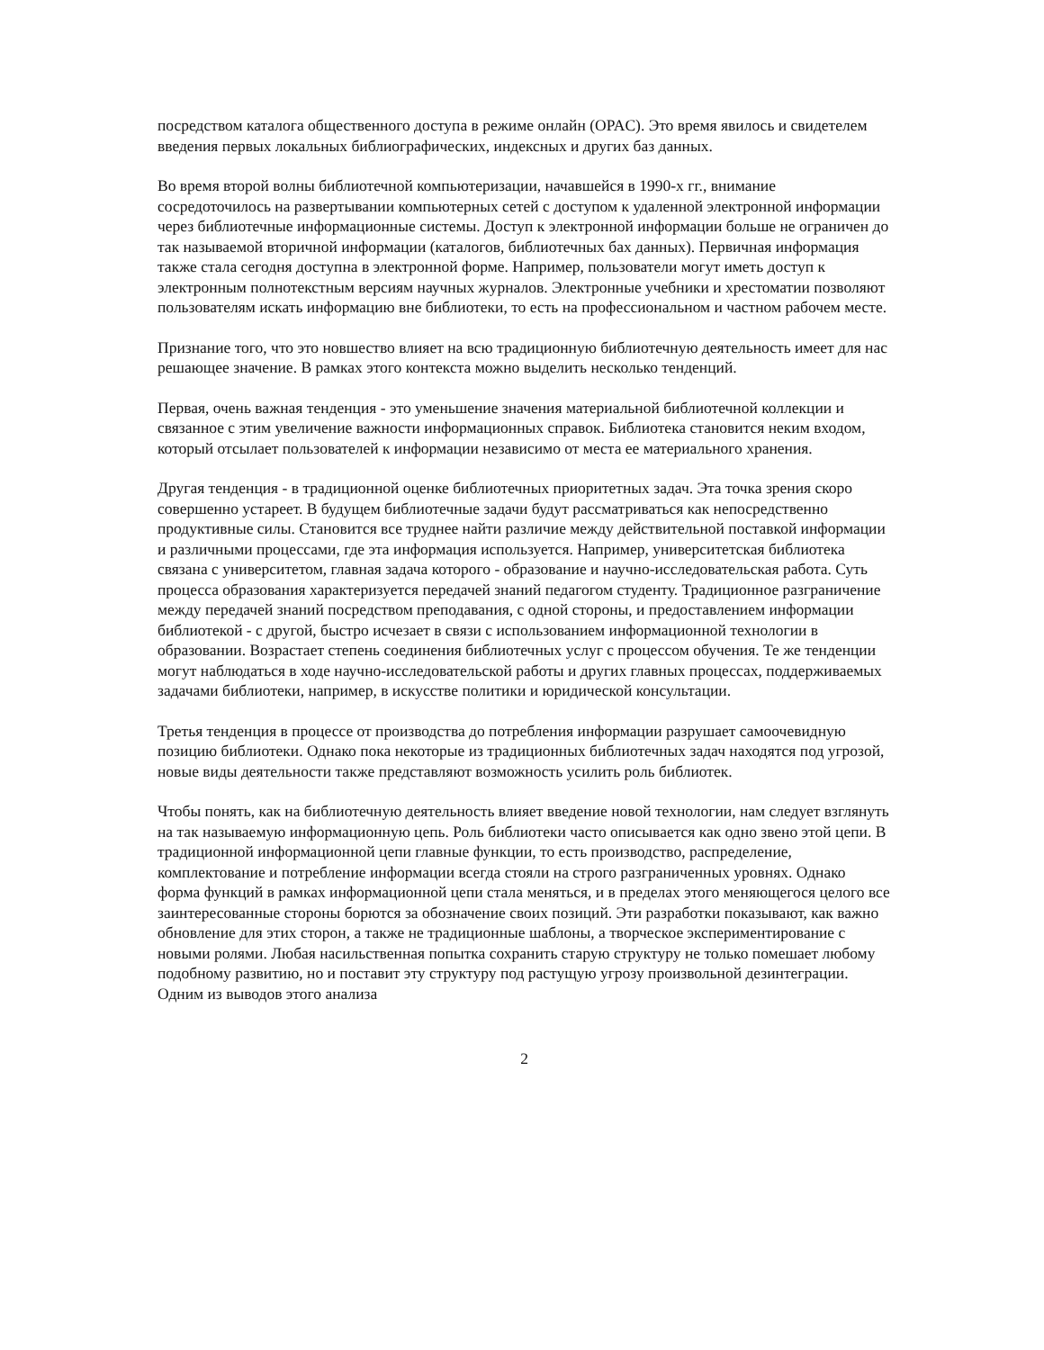посредством каталога общественного доступа в режиме онлайн (OPAC). Это время явилось и свидетелем введения первых локальных библиографических, индексных и других баз данных.
Во время второй волны библиотечной компьютеризации, начавшейся в 1990-х гг., внимание сосредоточилось на развертывании компьютерных сетей с доступом к удаленной электронной информации через библиотечные информационные системы. Доступ к электронной информации больше не ограничен до так называемой вторичной информации (каталогов, библиотечных бах данных). Первичная информация также стала сегодня доступна в электронной форме. Например, пользователи могут иметь доступ к электронным полнотекстным версиям научных журналов. Электронные учебники и хрестоматии позволяют пользователям искать информацию вне библиотеки, то есть на профессиональном и частном рабочем месте.
Признание того, что это новшество влияет на всю традиционную библиотечную деятельность имеет для нас решающее значение. В рамках этого контекста можно выделить несколько тенденций.
Первая, очень важная тенденция - это уменьшение значения материальной библиотечной коллекции и связанное с этим увеличение важности информационных справок. Библиотека становится неким входом, который отсылает пользователей к информации независимо от места ее материального хранения.
Другая тенденция - в традиционной оценке библиотечных приоритетных задач. Эта точка зрения скоро совершенно устареет. В будущем библиотечные задачи будут рассматриваться как непосредственно продуктивные силы. Становится все труднее найти различие между действительной поставкой информации и различными процессами, где эта информация используется. Например, университетская библиотека связана с университетом, главная задача которого - образование и научно-исследовательская работа. Суть процесса образования характеризуется передачей знаний педагогом студенту. Традиционное разграничение между передачей знаний посредством преподавания, с одной стороны, и предоставлением информации библиотекой - с другой, быстро исчезает в связи с использованием информационной технологии в образовании. Возрастает степень соединения библиотечных услуг с процессом обучения. Те же тенденции могут наблюдаться в ходе научно-исследовательской работы и других главных процессах, поддерживаемых задачами библиотеки, например, в искусстве политики и юридической консультации.
Третья тенденция в процессе от производства до потребления информации разрушает самоочевидную позицию библиотеки. Однако пока некоторые из традиционных библиотечных задач находятся под угрозой, новые виды деятельности также представляют возможность усилить роль библиотек.
Чтобы понять, как на библиотечную деятельность влияет введение новой технологии, нам следует взглянуть на так называемую информационную цепь. Роль библиотеки часто описывается как одно звено этой цепи. В традиционной информационной цепи главные функции, то есть производство, распределение, комплектование и потребление информации всегда стояли на строго разграниченных уровнях. Однако форма функций в рамках информационной цепи стала меняться, и в пределах этого меняющегося целого все заинтересованные стороны борются за обозначение своих позиций. Эти разработки показывают, как важно обновление для этих сторон, а также не традиционные шаблоны, а творческое экспериментирование с новыми ролями. Любая насильственная попытка сохранить старую структуру не только помешает любому подобному развитию, но и поставит эту структуру под растущую угрозу произвольной дезинтеграции. Одним из выводов этого анализа
2